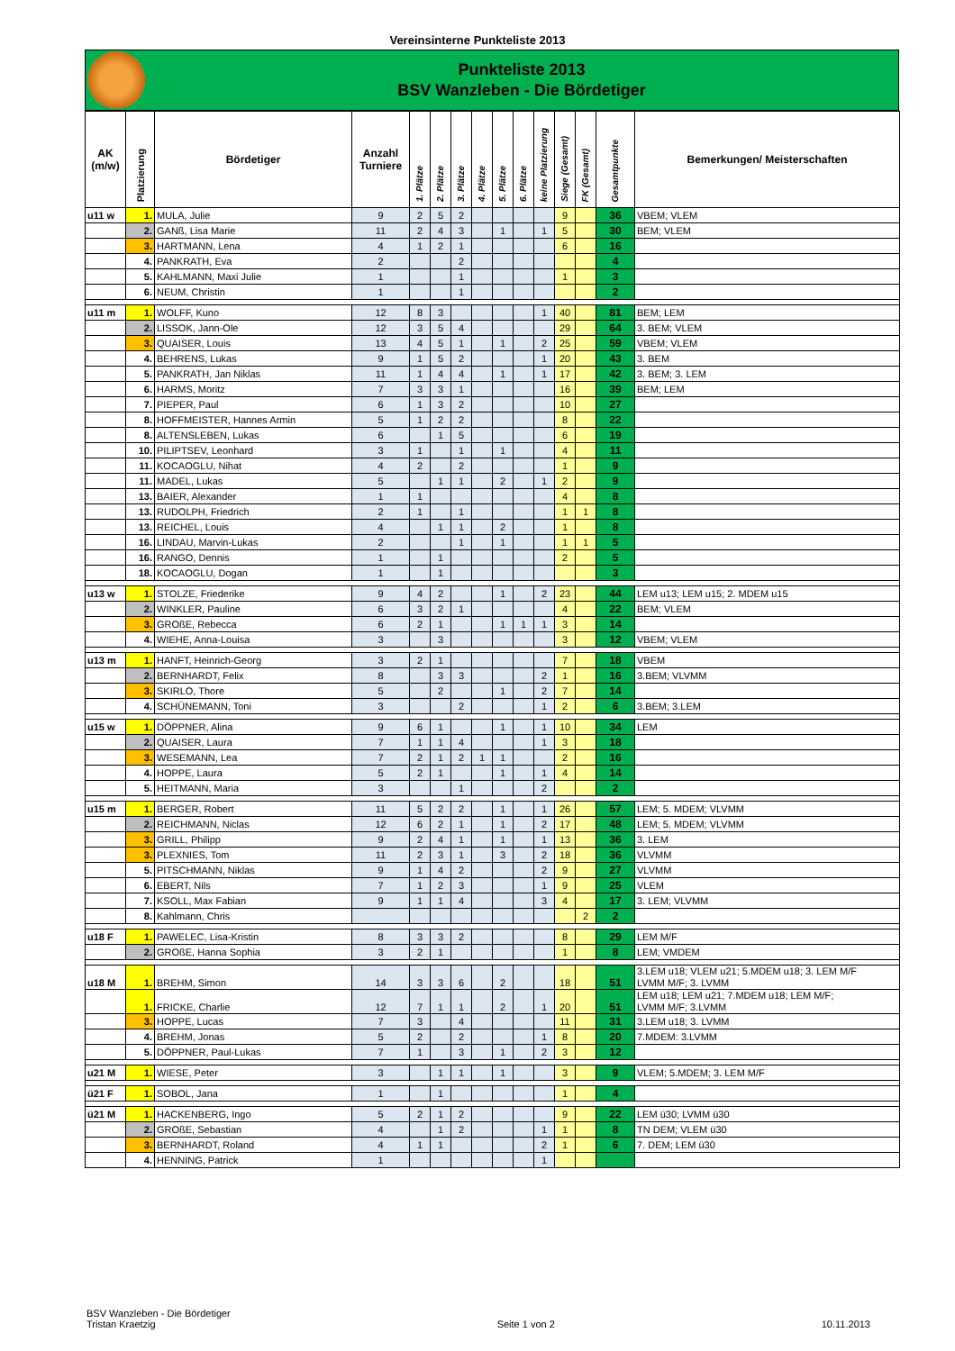Vereinsinterne Punkteliste 2013
Punkteliste 2013
BSV Wanzleben - Die Bördetiger
| AK (m/w) | Platzierung | Bördetiger | Anzahl Turniere | 1. Plätze | 2. Plätze | 3. Plätze | 4. Plätze | 5. Plätze | 6. Plätze | keine Platzierung | Siege (Gesamt) | FK (Gesamt) | Gesamtpunkte | Bemerkungen/ Meisterschaften |
| --- | --- | --- | --- | --- | --- | --- | --- | --- | --- | --- | --- | --- | --- | --- |
| u11 w | 1. | MULA, Julie | 9 | 2 | 5 | 2 | | | | | 9 | | 36 | VBEM; VLEM |
| | 2. | GANß, Lisa Marie | 11 | 2 | 4 | 3 | | 1 | | 1 | 5 | | 30 | BEM; VLEM |
| | 3. | HARTMANN, Lena | 4 | 1 | 2 | 1 | | | | | 6 | | 16 | |
| | 4. | PANKRATH, Eva | 2 | | | 2 | | | | | | | 4 | |
| | 5. | KAHLMANN, Maxi Julie | 1 | | | 1 | | | | | 1 | | 3 | |
| | 6. | NEUM, Christin | 1 | | | 1 | | | | | | | 2 | |
| u11 m | 1. | WOLFF, Kuno | 12 | 8 | 3 | | | | | 1 | 40 | | 81 | BEM; LEM |
| | 2. | LISSOK, Jann-Ole | 12 | 3 | 5 | 4 | | | | | 29 | | 64 | 3. BEM; VLEM |
| | 3. | QUAISER, Louis | 13 | 4 | 5 | 1 | | 1 | | 2 | 25 | | 59 | VBEM; VLEM |
| | 4. | BEHRENS, Lukas | 9 | 1 | 5 | 2 | | | | 1 | 20 | | 43 | 3. BEM |
| | 5. | PANKRATH, Jan Niklas | 11 | 1 | 4 | 4 | | 1 | | 1 | 17 | | 42 | 3. BEM; 3. LEM |
| | 6. | HARMS, Moritz | 7 | 3 | 3 | 1 | | | | | 16 | | 39 | BEM; LEM |
| | 7. | PIEPER, Paul | 6 | 1 | 3 | 2 | | | | | 10 | | 27 | |
| | 8. | HOFFMEISTER, Hannes Armin | 5 | 1 | 2 | 2 | | | | | 8 | | 22 | |
| | 8. | ALTENSLEBEN, Lukas | 6 | | 1 | 5 | | | | | 6 | | 19 | |
| | 10. | PILIPTSEV, Leonhard | 3 | 1 | | 1 | | 1 | | | 4 | | 11 | |
| | 11. | KOCAOGLU, Nihat | 4 | 2 | | 2 | | | | | 1 | | 9 | |
| | 11. | MADEL, Lukas | 5 | | 1 | 1 | | 2 | | 1 | 2 | | 9 | |
| | 13. | BAIER, Alexander | 1 | 1 | | | | | | | 4 | | 8 | |
| | 13. | RUDOLPH, Friedrich | 2 | 1 | | 1 | | | | | 1 | 1 | 8 | |
| | 13. | REICHEL, Louis | 4 | | 1 | 1 | | 2 | | | 1 | | 8 | |
| | 16. | LINDAU, Marvin-Lukas | 2 | | | 1 | | 1 | | | 1 | 1 | 5 | |
| | 16. | RANGO, Dennis | 1 | | 1 | | | | | | 2 | | 5 | |
| | 18. | KOCAOGLU, Dogan | 1 | | 1 | | | | | | | | 3 | |
| u13 w | 1. | STOLZE, Friederike | 9 | 4 | 2 | | | 1 | | 2 | 23 | | 44 | LEM u13; LEM u15; 2. MDEM u15 |
| | 2. | WINKLER, Pauline | 6 | 3 | 2 | 1 | | | | | 4 | | 22 | BEM; VLEM |
| | 3. | GROßE, Rebecca | 6 | 2 | 1 | | | 1 | 1 | 1 | 3 | | 14 | |
| | 4. | WIEHE, Anna-Louisa | 3 | | 3 | | | | | | 3 | | 12 | VBEM; VLEM |
| u13 m | 1. | HANFT, Heinrich-Georg | 3 | 2 | 1 | | | | | | 7 | | 18 | VBEM |
| | 2. | BERNHARDT, Felix | 8 | | 3 | 3 | | | | 2 | 1 | | 16 | 3.BEM; VLVMM |
| | 3. | SKIRLO, Thore | 5 | | 2 | | | 1 | | 2 | 7 | | 14 | |
| | 4. | SCHÜNEMANN, Toni | 3 | | | 2 | | | | 1 | 2 | | 6 | 3.BEM; 3.LEM |
| u15 w | 1. | DÖPPNER, Alina | 9 | 6 | 1 | | | 1 | | 1 | 10 | | 34 | LEM |
| | 2. | QUAISER, Laura | 7 | 1 | 1 | 4 | | | | 1 | 3 | | 18 | |
| | 3. | WESEMANN, Lea | 7 | 2 | 1 | 2 | 1 | 1 | | | 2 | | 16 | |
| | 4. | HOPPE, Laura | 5 | 2 | 1 | | | 1 | | 1 | 4 | | 14 | |
| | 5. | HEITMANN, Maria | 3 | | | 1 | | | | 2 | | | 2 | |
| u15 m | 1. | BERGER, Robert | 11 | 5 | 2 | 2 | | 1 | | 1 | 26 | | 57 | LEM; 5. MDEM; VLVMM |
| | 2. | REICHMANN, Niclas | 12 | 6 | 2 | 1 | | 1 | | 2 | 17 | | 48 | LEM; 5. MDEM; VLVMM |
| | 3. | GRILL, Philipp | 9 | 2 | 4 | 1 | | 1 | | 1 | 13 | | 36 | 3. LEM |
| | 3. | PLEXNIES, Tom | 11 | 2 | 3 | 1 | | 3 | | 2 | 18 | | 36 | VLVMM |
| | 5. | PITSCHMANN, Niklas | 9 | 1 | 4 | 2 | | | | 2 | 9 | | 27 | VLVMM |
| | 6. | EBERT, Nils | 7 | 1 | 2 | 3 | | | | 1 | 9 | | 25 | VLEM |
| | 7. | KSOLL, Max Fabian | 9 | 1 | 1 | 4 | | | | 3 | 4 | | 17 | 3. LEM; VLVMM |
| | 8. | Kahlmann, Chris | | | | | | | | | | 2 | 2 | |
| u18 F | 1. | PAWELEC, Lisa-Kristin | 8 | 3 | 3 | 2 | | | | | 8 | | 29 | LEM M/F |
| | 2. | GROßE, Hanna Sophia | 3 | 2 | 1 | | | | | | 1 | | 8 | LEM; VMDEM |
| u18 M | 1. | BREHM, Simon | 14 | 3 | 3 | 6 | | 2 | | | 18 | | 51 | 3.LEM u18; VLEM u21; 5.MDEM u18; 3. LEM M/F LVMM M/F; 3. LVMM |
| | 1. | FRICKE, Charlie | 12 | 7 | 1 | 1 | | 2 | | 1 | 20 | | 51 | LEM u18; LEM u21; 7.MDEM u18; LEM M/F; LVMM M/F; 3.LVMM |
| | 3. | HOPPE, Lucas | 7 | 3 | | 4 | | | | | 11 | | 31 | 3.LEM u18; 3. LVMM |
| | 4. | BREHM, Jonas | 5 | 2 | | 2 | | | | 1 | 8 | | 20 | 7.MDEM: 3.LVMM |
| | 5. | DÖPPNER, Paul-Lukas | 7 | 1 | | 3 | | 1 | | 2 | 3 | | 12 | |
| u21 M | 1. | WIESE, Peter | 3 | | 1 | 1 | | 1 | | | 3 | | 9 | VLEM; 5.MDEM; 3. LEM M/F |
| ü21 F | 1. | SOBOL, Jana | 1 | | 1 | | | | | | 1 | | 4 | |
| ü21 M | 1. | HACKENBERG, Ingo | 5 | 2 | 1 | 2 | | | | | 9 | | 22 | LEM ü30; LVMM ü30 |
| | 2. | GROßE, Sebastian | 4 | | 1 | 2 | | | | 1 | 1 | | 8 | TN DEM; VLEM ü30 |
| | 3. | BERNHARDT, Roland | 4 | 1 | 1 | | | | | 2 | 1 | | 6 | 7. DEM; LEM ü30 |
| | 4. | HENNING, Patrick | 1 | | | | | | | 1 | | | | |
BSV Wanzleben - Die Bördetiger
Tristan Kraetzig
Seite 1 von 2
10.11.2013